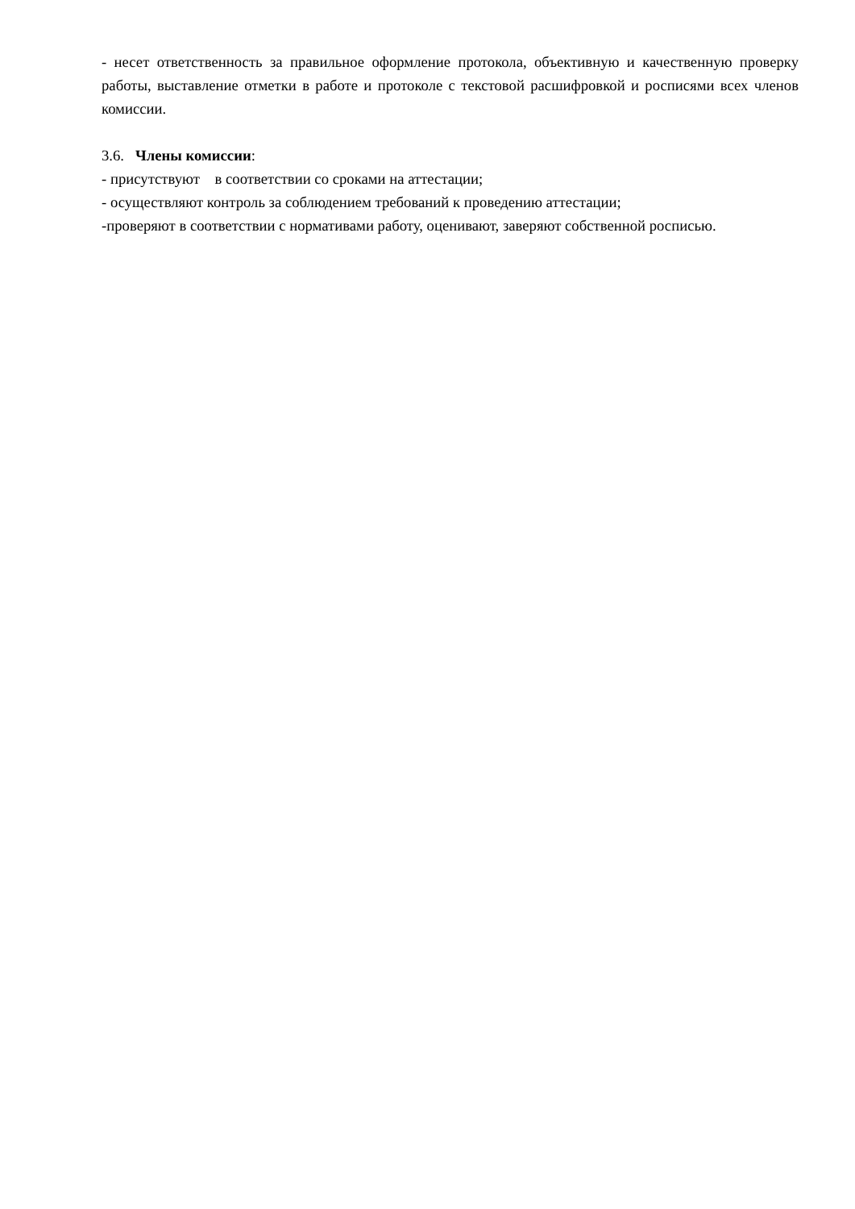- несет ответственность за правильное оформление протокола, объективную и качественную проверку работы, выставление отметки в работе и протоколе с текстовой расшифровкой и росписями всех членов комиссии.
3.6. Члены комиссии:
- присутствуют в соответствии со сроками на аттестации;
- осуществляют контроль за соблюдением требований к проведению аттестации;
-проверяют в соответствии с нормативами работу, оценивают, заверяют собственной росписью.